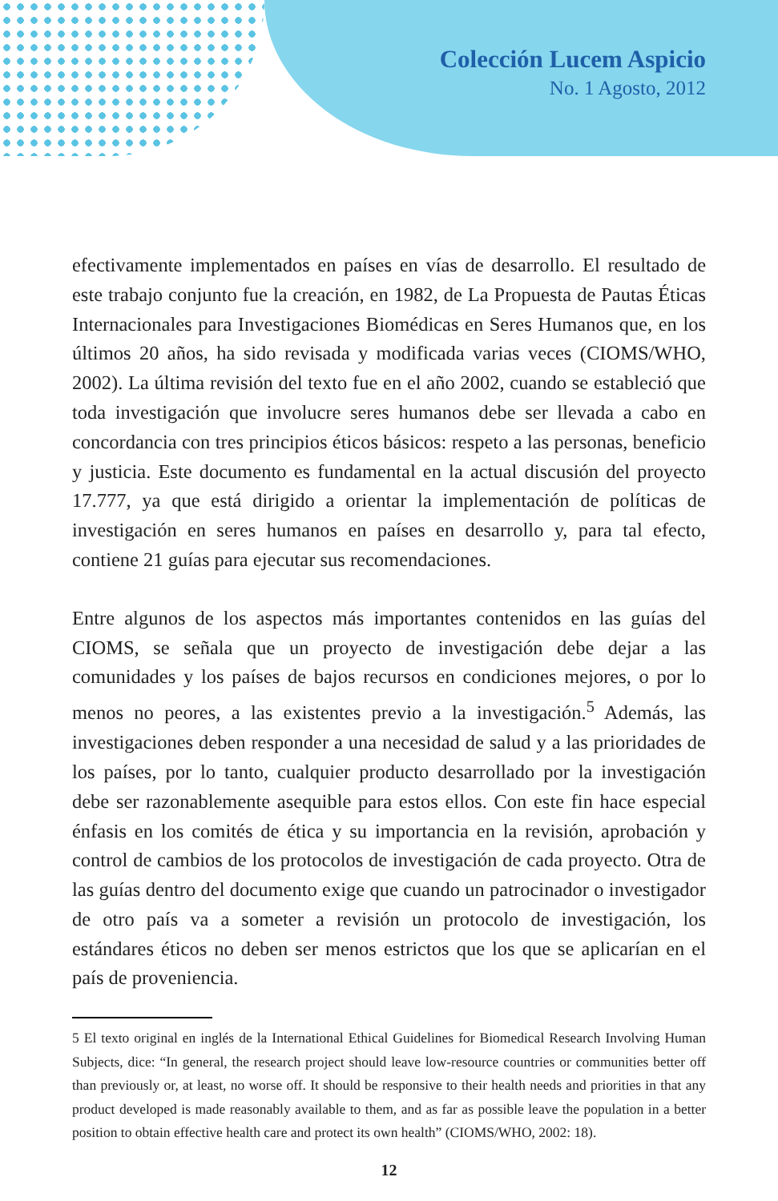Colección Lucem Aspicio
No. 1 Agosto, 2012
efectivamente implementados en países en vías de desarrollo. El resultado de este trabajo conjunto fue la creación, en 1982, de La Propuesta de Pautas Éticas Internacionales para Investigaciones Biomédicas en Seres Humanos que, en los últimos 20 años, ha sido revisada y modificada varias veces (CIOMS/WHO, 2002). La última revisión del texto fue en el año 2002, cuando se estableció que toda investigación que involucre seres humanos debe ser llevada a cabo en concordancia con tres principios éticos básicos: respeto a las personas, beneficio y justicia. Este documento es fundamental en la actual discusión del proyecto 17.777, ya que está dirigido a orientar la implementación de políticas de investigación en seres humanos en países en desarrollo y, para tal efecto, contiene 21 guías para ejecutar sus recomendaciones.
Entre algunos de los aspectos más importantes contenidos en las guías del CIOMS, se señala que un proyecto de investigación debe dejar a las comunidades y los países de bajos recursos en condiciones mejores, o por lo menos no peores, a las existentes previo a la investigación.<sup>5</sup> Además, las investigaciones deben responder a una necesidad de salud y a las prioridades de los países, por lo tanto, cualquier producto desarrollado por la investigación debe ser razonablemente asequible para estos ellos. Con este fin hace especial énfasis en los comités de ética y su importancia en la revisión, aprobación y control de cambios de los protocolos de investigación de cada proyecto. Otra de las guías dentro del documento exige que cuando un patrocinador o investigador de otro país va a someter a revisión un protocolo de investigación, los estándares éticos no deben ser menos estrictos que los que se aplicarían en el país de proveniencia.
5 El texto original en inglés de la International Ethical Guidelines for Biomedical Research Involving Human Subjects, dice: “In general, the research project should leave low-resource countries or communities better off than previously or, at least, no worse off. It should be responsive to their health needs and priorities in that any product developed is made reasonably available to them, and as far as possible leave the population in a better position to obtain effective health care and protect its own health” (CIOMS/WHO, 2002: 18).
12